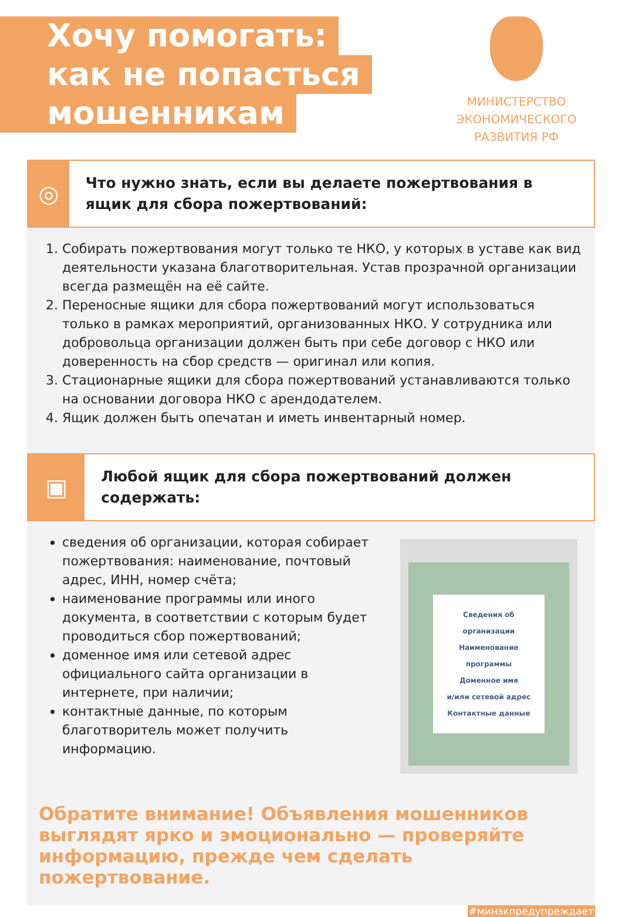Хочу помогать: как не попасться мошенникам
МИНИСТЕРСТВО
ЭКОНОМИЧЕСКОГО
РАЗВИТИЯ РФ
◎
Что нужно знать, если вы делаете пожертвования в ящик для сбора пожертвований:
1. Собирать пожертвования могут только те НКО, у которых в уставе как вид деятельности указана благотворительная. Устав прозрачной организации всегда размещён на её сайте.
2. Переносные ящики для сбора пожертвований могут использоваться только в рамках мероприятий, организованных НКО. У сотрудника или добровольца организации должен быть при себе договор с НКО или доверенность на сбор средств — оригинал или копия.
3. Стационарные ящики для сбора пожертвований устанавливаются только на основании договора НКО с арендодателем.
4. Ящик должен быть опечатан и иметь инвентарный номер.
▣
Любой ящик для сбора пожертвований должен содержать:
сведения об организации, которая собирает пожертвования: наименование, почтовый адрес, ИНН, номер счёта;
наименование программы или иного документа, в соответствии с которым будет проводиться сбор пожертвований;
доменное имя или сетевой адрес официального сайта организации в интернете, при наличии;
контактные данные, по которым благотворитель может получить информацию.
Сведения об организации
Наименование программы
Доменное имя
и/или сетевой адрес
Контактные данные
Обратите внимание! Объявления мошенников выглядят ярко и эмоционально — проверяйте информацию, прежде чем сделать пожертвование.
#минэкпредупреждает